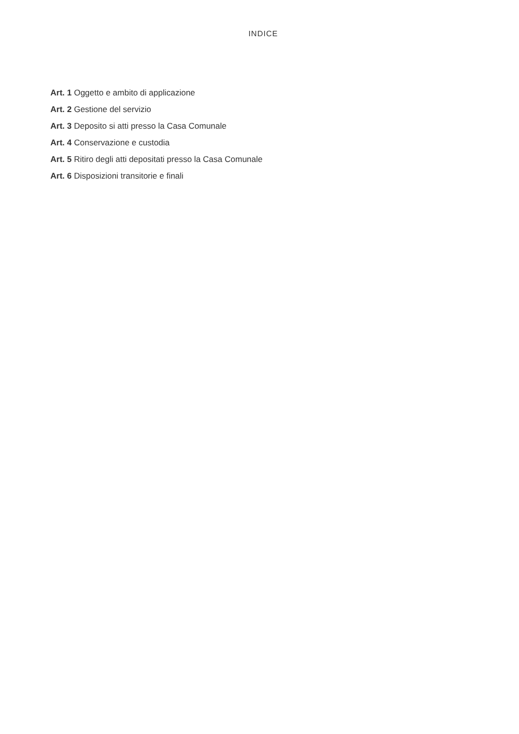INDICE
Art. 1 Oggetto e ambito di applicazione
Art. 2 Gestione del servizio
Art. 3 Deposito si atti presso la Casa Comunale
Art. 4 Conservazione e custodia
Art. 5 Ritiro degli atti depositati presso la Casa Comunale
Art. 6 Disposizioni transitorie e finali